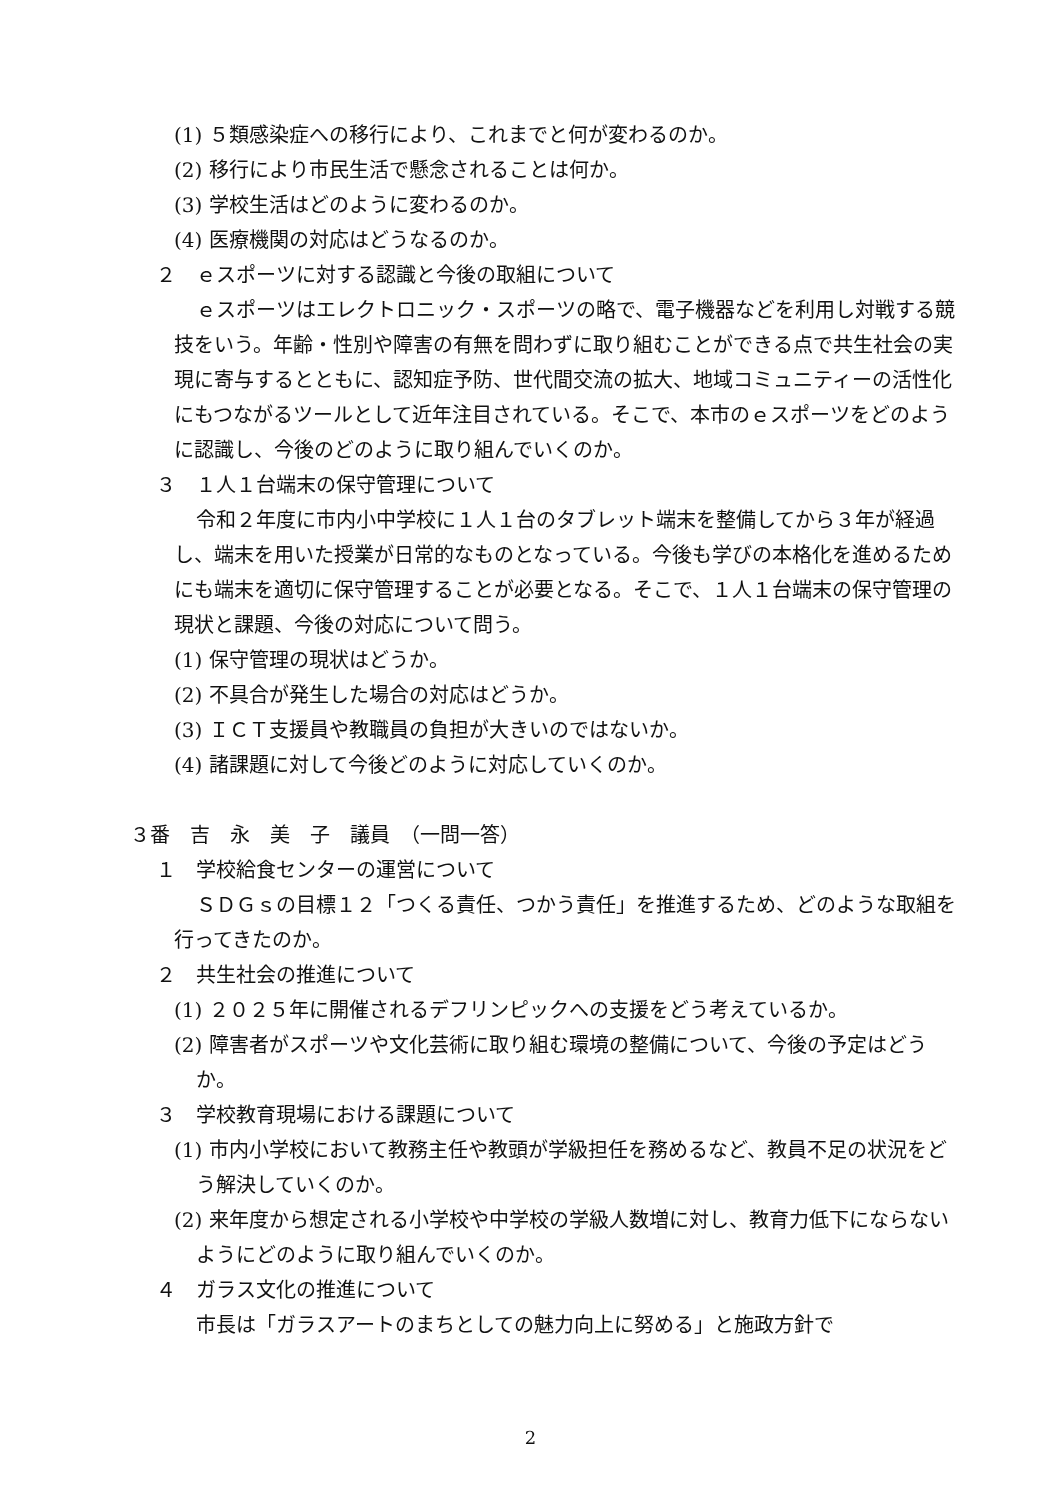(1) ５類感染症への移行により、これまでと何が変わるのか。
(2) 移行により市民生活で懸念されることは何か。
(3) 学校生活はどのように変わるのか。
(4) 医療機関の対応はどうなるのか。
２　ｅスポーツに対する認識と今後の取組について
ｅスポーツはエレクトロニック・スポーツの略で、電子機器などを利用し対戦する競技をいう。年齢・性別や障害の有無を問わずに取り組むことができる点で共生社会の実現に寄与するとともに、認知症予防、世代間交流の拡大、地域コミュニティーの活性化にもつながるツールとして近年注目されている。そこで、本市のｅスポーツをどのように認識し、今後のどのように取り組んでいくのか。
３　１人１台端末の保守管理について
令和２年度に市内小中学校に１人１台のタブレット端末を整備してから３年が経過し、端末を用いた授業が日常的なものとなっている。今後も学びの本格化を進めるためにも端末を適切に保守管理することが必要となる。そこで、１人１台端末の保守管理の現状と課題、今後の対応について問う。
(1) 保守管理の現状はどうか。
(2) 不具合が発生した場合の対応はどうか。
(3) ＩＣＴ支援員や教職員の負担が大きいのではないか。
(4) 諸課題に対して今後どのように対応していくのか。
３番　吉　永　美　子　議員　（一問一答）
１　学校給食センターの運営について
ＳＤＧｓの目標１２「つくる責任、つかう責任」を推進するため、どのような取組を行ってきたのか。
２　共生社会の推進について
(1) ２０２５年に開催されるデフリンピックへの支援をどう考えているか。
(2) 障害者がスポーツや文化芸術に取り組む環境の整備について、今後の予定はどうか。
３　学校教育現場における課題について
(1) 市内小学校において教務主任や教頭が学級担任を務めるなど、教員不足の状況をどう解決していくのか。
(2) 来年度から想定される小学校や中学校の学級人数増に対し、教育力低下にならないようにどのように取り組んでいくのか。
４　ガラス文化の推進について
市長は「ガラスアートのまちとしての魅力向上に努める」と施政方針で
2